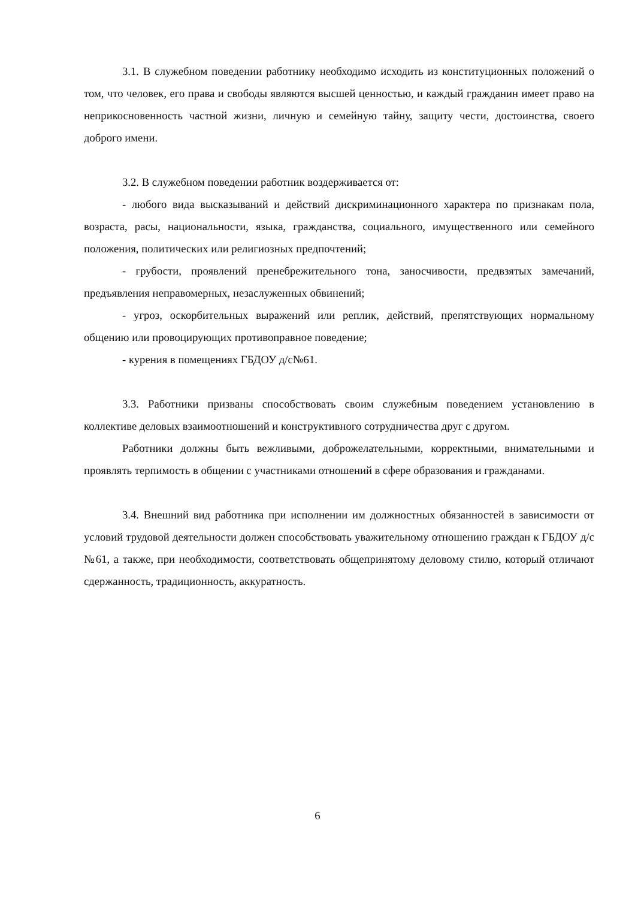3.1. В служебном поведении работнику необходимо исходить из конституционных положений о том, что человек, его права и свободы являются высшей ценностью, и каждый гражданин имеет право на неприкосновенность частной жизни, личную и семейную тайну, защиту чести, достоинства, своего доброго имени.
3.2. В служебном поведении работник воздерживается от:
- любого вида высказываний и действий дискриминационного характера по признакам пола, возраста, расы, национальности, языка, гражданства, социального, имущественного или семейного положения, политических или религиозных предпочтений;
- грубости, проявлений пренебрежительного тона, заносчивости, предвзятых замечаний, предъявления неправомерных, незаслуженных обвинений;
- угроз, оскорбительных выражений или реплик, действий, препятствующих нормальному общению или провоцирующих противоправное поведение;
- курения в помещениях ГБДОУ д/с№61.
3.3. Работники призваны способствовать своим служебным поведением установлению в коллективе деловых взаимоотношений и конструктивного сотрудничества друг с другом.
Работники должны быть вежливыми, доброжелательными, корректными, внимательными и проявлять терпимость в общении с участниками отношений в сфере образования и гражданами.
3.4. Внешний вид работника при исполнении им должностных обязанностей в зависимости от условий трудовой деятельности должен способствовать уважительному отношению граждан к ГБДОУ д/с №61, а также, при необходимости, соответствовать общепринятому деловому стилю, который отличают сдержанность, традиционность, аккуратность.
6